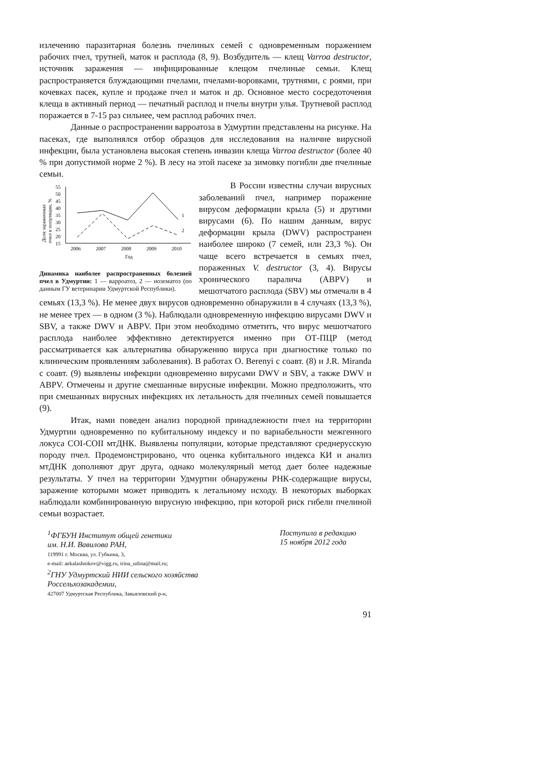излечению паразитарная болезнь пчелиных семей с одновременным поражением рабочих пчел, трутней, маток и расплода (8, 9). Возбудитель — клещ Varroa destructor, источник заражения — инфицированные клещом пчелиные семьи. Клещ распространяется блуждающими пчелами, пчелами-воровками, трутнями, с роями, при кочевках пасек, купле и продаже пчел и маток и др. Основное место сосредоточения клеща в активный период — печатный расплод и пчелы внутри улья. Трутневой расплод поражается в 7-15 раз сильнее, чем расплод рабочих пчел.
Данные о распространении варроатоза в Удмуртии представлены на рисунке. На пасеках, где выполнялся отбор образцов для исследования на наличие вирусной инфекции, была установлена высокая степень инвазии клеща Varroa destructor (более 40 % при допустимой норме 2 %). В лесу на этой пасеке за зимовку погибли две пчелиные семьи.
Доля зараженных
пчел в популяции, %
55
50
45
40
35
30
25
20
15
2006
2007
2008
2009
2010
Год
1
2
Динамика наиболее распространенных болезней пчел в Удмуртии: 1 — варроатоз, 2 — нозематоз (по данным ГУ ветеринарии Удмуртской Республики).
В России известны случаи вирусных заболеваний пчел, например поражение вирусом деформации крыла (5) и другими вирусами (6). По нашим данным, вирус деформации крыла (DWV) распространен наиболее широко (7 семей, или 23,3 %). Он чаще всего встречается в семьях пчел, пораженных V. destructor (3, 4). Вирусы хронического паралича (ABPV) и мешотчатого расплода (SBV) мы отмечали в 4 семьях (13,3 %). Не менее двух вирусов одновременно обнаружили в 4 случаях (13,3 %), не менее трех — в одном (3 %). Наблюдали одновременную инфекцию вирусами DWV и SBV, а также DWV и ABPV. При этом необходимо отметить, что вирус мешотчатого расплода наиболее эффективно детектируется именно при ОТ-ПЦР (метод рассматривается как альтернатива обнаружению вируса при диагностике только по клиническим проявлениям заболевания). В работах O. Berenyi с соавт. (8) и J.R. Miranda с соавт. (9) выявлены инфекции одновременно вирусами DWV и SBV, а также DWV и ABPV. Отмечены и другие смешанные вирусные инфекции. Можно предположить, что при смешанных вирусных инфекциях их летальность для пчелиных семей повышается (9).
Итак, нами поведен анализ породной принадлежности пчел на территории Удмуртии одновременно по кубитальному индексу и по вариабельности межгенного локуса COI-COII мтДНК. Выявлены популяции, которые представляют среднерусскую породу пчел. Продемонстрировано, что оценка кубитального индекса КИ и анализ мтДНК дополняют друг друга, однако молекулярный метод дает более надежные результаты. У пчел на территории Удмуртии обнаружены РНК-содержащие вирусы, заражение которыми может приводить к летальному исходу. В некоторых выборках наблюдали комбинированную вирусную инфекцию, при которой риск гибели пчелиной семьи возрастает.
<sup>1</sup> ФГБУН Институт общей генетики
им. Н.И. Вавилова РАН,
119991 г. Москва, ул. Губкина, 3,
e-mail: aekalashnikov@vigg.ru, irina_udina@mail.ru;
<sup>2</sup> ГНУ Удмуртский НИИ сельского хозяйства
Россельхозакадемии,
427007 Удмуртская Республика, Завьяловский р-н,
Поступила в редакцию
15 ноября 2012 года
91